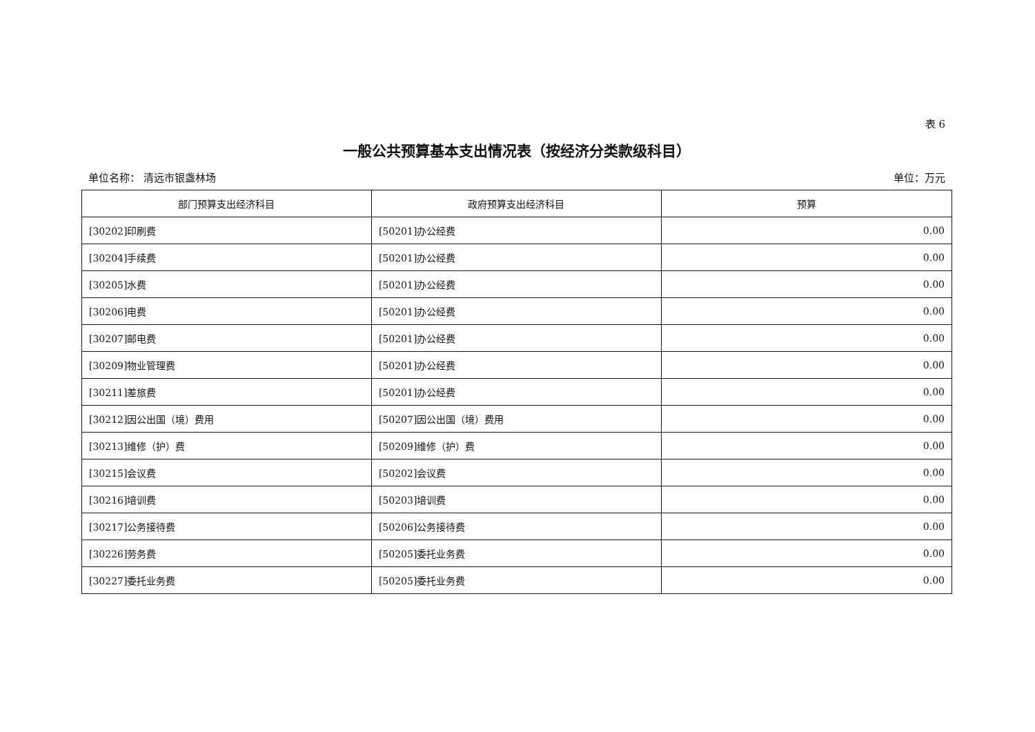表 6
一般公共预算基本支出情况表（按经济分类款级科目）
单位名称： 清远市银盏林场 单位：万元
| 部门预算支出经济科目 | 政府预算支出经济科目 | 预算 |
| --- | --- | --- |
| [30202]印刷费 | [50201]办公经费 | 0.00 |
| [30204]手续费 | [50201]办公经费 | 0.00 |
| [30205]水费 | [50201]办公经费 | 0.00 |
| [30206]电费 | [50201]办公经费 | 0.00 |
| [30207]邮电费 | [50201]办公经费 | 0.00 |
| [30209]物业管理费 | [50201]办公经费 | 0.00 |
| [30211]差旅费 | [50201]办公经费 | 0.00 |
| [30212]因公出国（境）费用 | [50207]因公出国（境）费用 | 0.00 |
| [30213]维修（护）费 | [50209]维修（护）费 | 0.00 |
| [30215]会议费 | [50202]会议费 | 0.00 |
| [30216]培训费 | [50203]培训费 | 0.00 |
| [30217]公务接待费 | [50206]公务接待费 | 0.00 |
| [30226]劳务费 | [50205]委托业务费 | 0.00 |
| [30227]委托业务费 | [50205]委托业务费 | 0.00 |